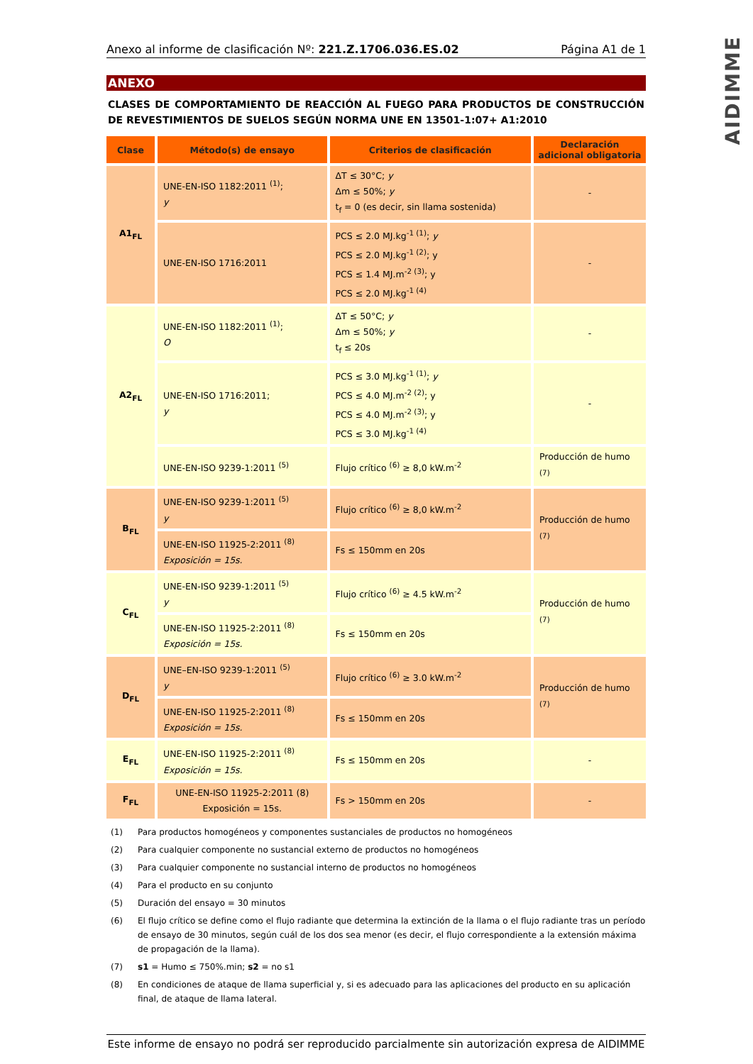AIDIMME
Anexo al informe de clasificación Nº: 221.Z.1706.036.ES.02 Página A1 de 1
ANEXO
CLASES DE COMPORTAMIENTO DE REACCIÓN AL FUEGO PARA PRODUCTOS DE CONSTRUCCIÓN DE REVESTIMIENTOS DE SUELOS SEGÚN NORMA UNE EN 13501-1:07+ A1:2010
| Clase | Método(s) de ensayo | Criterios de clasificación | Declaración adicional obligatoria |
| --- | --- | --- | --- |
| A1<sub>FL</sub> | UNE-EN-ISO 1182:2011 <sup>(1)</sup>; y | ΔT ≤ 30°C; y Δm ≤ 50%; y t<sub>f</sub> = 0 (es decir, sin llama sostenida) | - |
| | UNE-EN-ISO 1716:2011 | PCS ≤ 2.0 MJ.kg<sup>-1 (1)</sup>; y PCS ≤ 2.0 MJ.kg<sup>-1 (2)</sup>; y PCS ≤ 1.4 MJ.m<sup>-2 (3)</sup>; y PCS ≤ 2.0 MJ.kg<sup>-1 (4)</sup> | - |
| A2<sub>FL</sub> | UNE-EN-ISO 1182:2011 <sup>(1)</sup>; O | ΔT ≤ 50°C; y Δm ≤ 50%; y t<sub>f</sub> ≤ 20s | - |
| | UNE-EN-ISO 1716:2011; y | PCS ≤ 3.0 MJ.kg<sup>-1 (1)</sup>; y PCS ≤ 4.0 MJ.m<sup>-2 (2)</sup>; y PCS ≤ 4.0 MJ.m<sup>-2 (3)</sup>; y PCS ≤ 3.0 MJ.kg<sup>-1 (4)</sup> | - |
| | UNE-EN-ISO 9239-1:2011 <sup>(5)</sup> | Flujo crítico <sup>(6)</sup> ≥ 8,0 kW.m<sup>-2</sup> | Producción de humo <sup>(7)</sup> |
| B<sub>FL</sub> | UNE-EN-ISO 9239-1:2011 <sup>(5)</sup> y | Flujo crítico <sup>(6)</sup> ≥ 8,0 kW.m<sup>-2</sup> | Producción de humo <sup>(7)</sup> |
| | UNE-EN-ISO 11925-2:2011 <sup>(8)</sup> Exposición = 15s. | Fs ≤ 150mm en 20s | |
| C<sub>FL</sub> | UNE-EN-ISO 9239-1:2011 <sup>(5)</sup> y | Flujo crítico <sup>(6)</sup> ≥ 4.5 kW.m<sup>-2</sup> | Producción de humo <sup>(7)</sup> |
| | UNE-EN-ISO 11925-2:2011 <sup>(8)</sup> Exposición = 15s. | Fs ≤ 150mm en 20s | |
| D<sub>FL</sub> | UNE–EN-ISO 9239-1:2011 <sup>(5)</sup> y | Flujo crítico <sup>(6)</sup> ≥ 3.0 kW.m<sup>-2</sup> | Producción de humo <sup>(7)</sup> |
| | UNE-EN-ISO 11925-2:2011 <sup>(8)</sup> Exposición = 15s. | Fs ≤ 150mm en 20s | |
| E<sub>FL</sub> | UNE-EN-ISO 11925-2:2011 <sup>(8)</sup> Exposición = 15s. | Fs ≤ 150mm en 20s | - |
| F<sub>FL</sub> | UNE-EN-ISO 11925-2:2011 (8) Exposición = 15s. | Fs > 150mm en 20s | - |
(1) Para productos homogéneos y componentes sustanciales de productos no homogéneos
(2) Para cualquier componente no sustancial externo de productos no homogéneos
(3) Para cualquier componente no sustancial interno de productos no homogéneos
(4) Para el producto en su conjunto
(5) Duración del ensayo = 30 minutos
(6) El flujo crítico se define como el flujo radiante que determina la extinción de la llama o el flujo radiante tras un período de ensayo de 30 minutos, según cuál de los dos sea menor (es decir, el flujo correspondiente a la extensión máxima de propagación de la llama).
(7) s1 = Humo ≤ 750%.min; s2 = no s1
(8) En condiciones de ataque de llama superficial y, si es adecuado para las aplicaciones del producto en su aplicación final, de ataque de llama lateral.
Este informe de ensayo no podrá ser reproducido parcialmente sin autorización expresa de AIDIMME